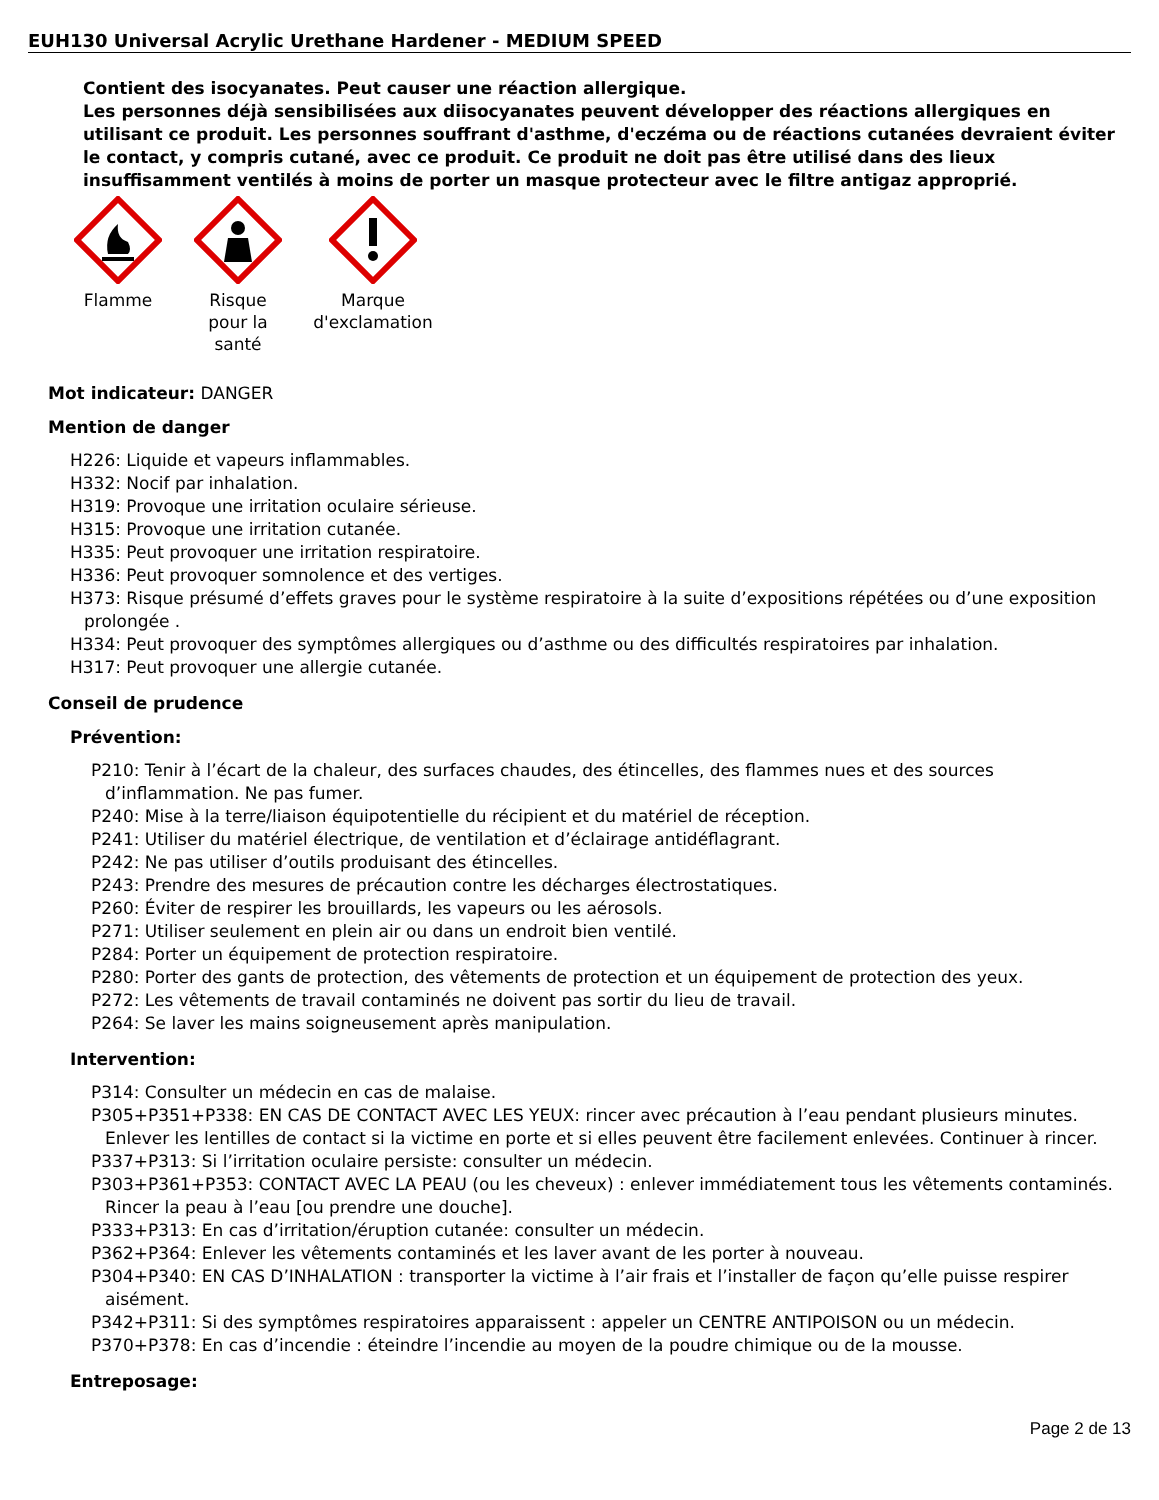EUH130 Universal Acrylic Urethane Hardener - MEDIUM SPEED
Contient des isocyanates. Peut causer une réaction allergique.
Les personnes déjà sensibilisées aux diisocyanates peuvent développer des réactions allergiques en utilisant ce produit. Les personnes souffrant d'asthme, d'eczéma ou de réactions cutanées devraient éviter le contact, y compris cutané, avec ce produit. Ce produit ne doit pas être utilisé dans des lieux insuffisamment ventilés à moins de porter un masque protecteur avec le filtre antigaz approprié.
Flamme
Risque
pour la
santé
Marque
d'exclamation
Mot indicateur: DANGER
Mention de danger
H226: Liquide et vapeurs inflammables.
H332: Nocif par inhalation.
H319: Provoque une irritation oculaire sérieuse.
H315: Provoque une irritation cutanée.
H335: Peut provoquer une irritation respiratoire.
H336: Peut provoquer somnolence et des vertiges.
H373: Risque présumé d’effets graves pour le système respiratoire à la suite d’expositions répétées ou d’une exposition prolongée .
H334: Peut provoquer des symptômes allergiques ou d’asthme ou des difficultés respiratoires par inhalation.
H317: Peut provoquer une allergie cutanée.
Conseil de prudence
Prévention:
P210: Tenir à l’écart de la chaleur, des surfaces chaudes, des étincelles, des flammes nues et des sources d’inflammation. Ne pas fumer.
P240: Mise à la terre/liaison équipotentielle du récipient et du matériel de réception.
P241: Utiliser du matériel électrique, de ventilation et d’éclairage antidéflagrant.
P242: Ne pas utiliser d’outils produisant des étincelles.
P243: Prendre des mesures de précaution contre les décharges électrostatiques.
P260: Éviter de respirer les brouillards, les vapeurs ou les aérosols.
P271: Utiliser seulement en plein air ou dans un endroit bien ventilé.
P284: Porter un équipement de protection respiratoire.
P280: Porter des gants de protection, des vêtements de protection et un équipement de protection des yeux.
P272: Les vêtements de travail contaminés ne doivent pas sortir du lieu de travail.
P264: Se laver les mains soigneusement après manipulation.
Intervention:
P314: Consulter un médecin en cas de malaise.
P305+P351+P338: EN CAS DE CONTACT AVEC LES YEUX: rincer avec précaution à l’eau pendant plusieurs minutes. Enlever les lentilles de contact si la victime en porte et si elles peuvent être facilement enlevées. Continuer à rincer.
P337+P313: Si l’irritation oculaire persiste: consulter un médecin.
P303+P361+P353: CONTACT AVEC LA PEAU (ou les cheveux) : enlever immédiatement tous les vêtements contaminés. Rincer la peau à l’eau [ou prendre une douche].
P333+P313: En cas d’irritation/éruption cutanée: consulter un médecin.
P362+P364: Enlever les vêtements contaminés et les laver avant de les porter à nouveau.
P304+P340: EN CAS D’INHALATION : transporter la victime à l’air frais et l’installer de façon qu’elle puisse respirer aisément.
P342+P311: Si des symptômes respiratoires apparaissent : appeler un CENTRE ANTIPOISON ou un médecin.
P370+P378: En cas d’incendie : éteindre l’incendie au moyen de la poudre chimique ou de la mousse.
Entreposage:
Page 2 de 13